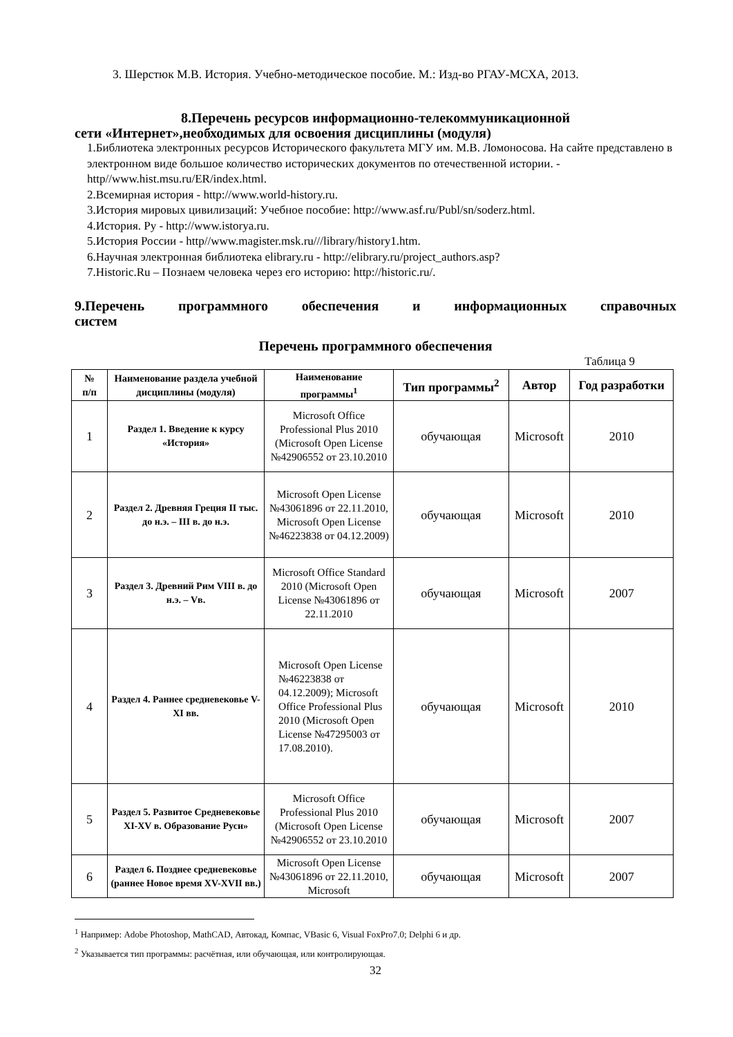3. Шерстюк М.В. История. Учебно-методическое пособие. М.: Изд-во РГАУ-МСХА, 2013.
8.Перечень ресурсов информационно-телекоммуникационной
сети «Интернет»,необходимых для освоения дисциплины (модуля)
1.Библиотека электронных ресурсов Исторического факультета МГУ им. М.В. Ломоносова. На сайте представлено в электронном виде большое количество исторических документов по отечественной истории. - http//www.hist.msu.ru/ER/index.html.
2.Всемирная история - http://www.world-history.ru.
3.История мировых цивилизаций: Учебное пособие: http://www.asf.ru/Publ/sn/soderz.html.
4.История. Ру - http://www.istorya.ru.
5.История России - http//www.magister.msk.ru///library/history1.htm.
6.Научная электронная библиотека elibrary.ru - http://elibrary.ru/project_authors.asp?
7.Historic.Ru – Познаем человека через его историю: http://historic.ru/.
9.Перечень программного обеспечения и информационных справочных
систем
Перечень программного обеспечения
Таблица 9
| № п/п | Наименование раздела учебной дисциплины (модуля) | Наименование программы<sup>1</sup> | Тип программы<sup>2</sup> | Автор | Год разработки |
| --- | --- | --- | --- | --- | --- |
| 1 | Раздел 1. Введение к курсу «История» | Microsoft Office Professional Plus 2010 (Microsoft Open License №42906552 от 23.10.2010 | обучающая | Microsoft | 2010 |
| 2 | Раздел 2. Древняя Греция II тыс. до н.э. – III в. до н.э. | Microsoft Open License №43061896 от 22.11.2010, Microsoft Open License №46223838 от 04.12.2009) | обучающая | Microsoft | 2010 |
| 3 | Раздел 3. Древний Рим VIII в. до н.э. – Vв. | Microsoft Office Standard 2010 (Microsoft Open License №43061896 от 22.11.2010 | обучающая | Microsoft | 2007 |
| 4 | Раздел 4. Раннее средневековье V-XI вв. | Microsoft Open License №46223838 от 04.12.2009); Microsoft Office Professional Plus 2010 (Microsoft Open License №47295003 от 17.08.2010). | обучающая | Microsoft | 2010 |
| 5 | Раздел 5. Развитое Средневековье XI-XV в. Образование Руси» | Microsoft Office Professional Plus 2010 (Microsoft Open License №42906552 от 23.10.2010 | обучающая | Microsoft | 2007 |
| 6 | Раздел 6. Позднее средневековье (раннее Новое время XV-XVII вв.) | Microsoft Open License №43061896 от 22.11.2010, Microsoft | обучающая | Microsoft | 2007 |
<sup>1</sup> Например: Adobe Photoshop, MathCAD, Автокад, Компас, VBasic 6, Visual FoxPro7.0; Delphi 6 и др.
<sup>2</sup> Указывается тип программы: расчётная, или обучающая, или контролирующая.
32